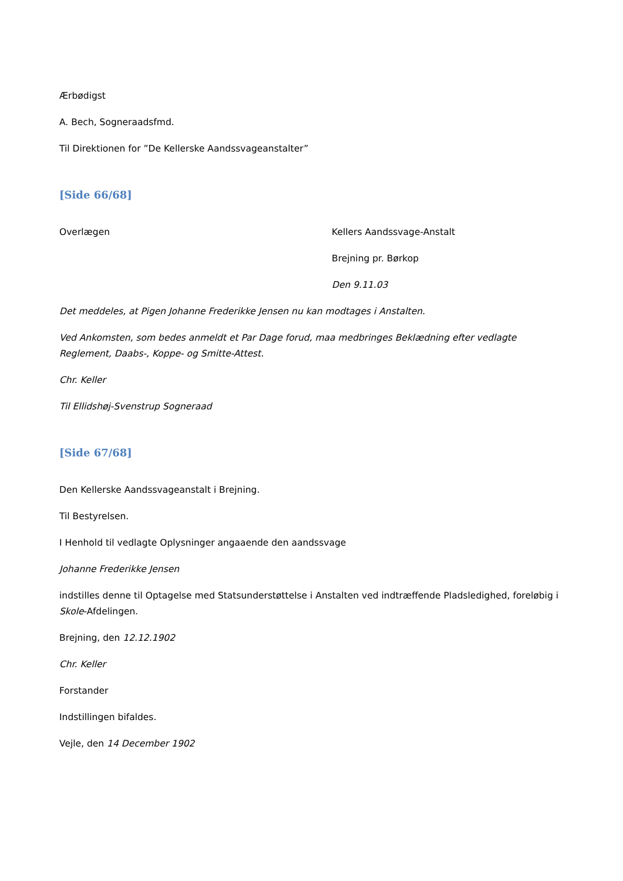Ærbødigst
A. Bech, Sogneraadsfmd.
Til Direktionen for ”De Kellerske Aandssvageanstalter”
[Side 66/68]
Overlægen Kellers Aandssvage-Anstalt
Brejning pr. Børkop
Den 9.11.03
Det meddeles, at Pigen Johanne Frederikke Jensen nu kan modtages i Anstalten.
Ved Ankomsten, som bedes anmeldt et Par Dage forud, maa medbringes Beklædning efter vedlagte Reglement, Daabs-, Koppe- og Smitte-Attest.
Chr. Keller
Til Ellidshøj-Svenstrup Sogneraad
[Side 67/68]
Den Kellerske Aandssvageanstalt i Brejning.
Til Bestyrelsen.
I Henhold til vedlagte Oplysninger angaaende den aandssvage
Johanne Frederikke Jensen
indstilles denne til Optagelse med Statsunderstøttelse i Anstalten ved indtræffende Pladsledighed, foreløbig i Skole-Afdelingen.
Brejning, den 12.12.1902
Chr. Keller
Forstander
Indstillingen bifaldes.
Vejle, den 14 December 1902